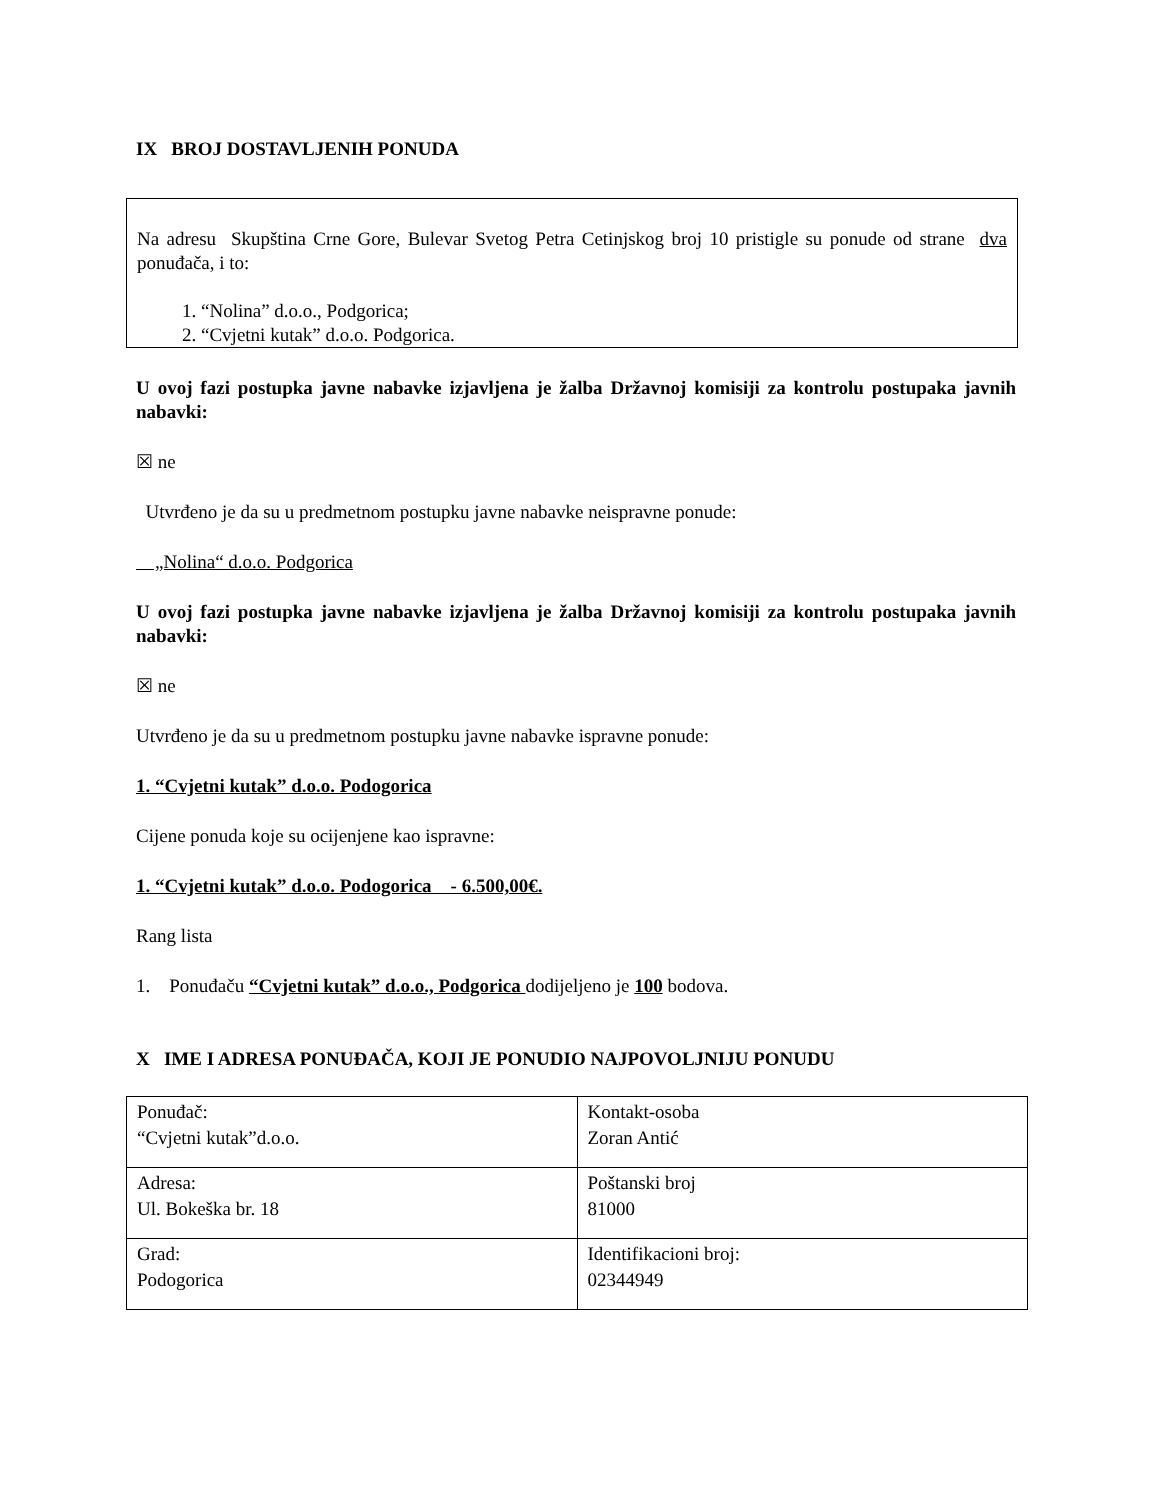IX BROJ DOSTAVLJENIH PONUDA
Na adresu Skupština Crne Gore, Bulevar Svetog Petra Cetinjskog broj 10 pristigle su ponude od strane dva ponuđača, i to:
1. “Nolina” d.o.o., Podgorica;
2. “Cvjetni kutak” d.o.o. Podgorica.
U ovoj fazi postupka javne nabavke izjavljena je žalba Državnoj komisiji za kontrolu postupaka javnih nabavki:
☒ ne
Utvrđeno je da su u predmetnom postupku javne nabavke neispravne ponude:
„Nolina“ d.o.o. Podgorica
U ovoj fazi postupka javne nabavke izjavljena je žalba Državnoj komisiji za kontrolu postupaka javnih nabavki:
☒ ne
Utvrđeno je da su u predmetnom postupku javne nabavke ispravne ponude:
1. “Cvjetni kutak” d.o.o. Podogorica
Cijene ponuda koje su ocijenjene kao ispravne:
1. “Cvjetni kutak” d.o.o. Podogorica - 6.500,00€.
Rang lista
1. Ponuđaču “Cvjetni kutak” d.o.o., Podgorica dodijeljeno je 100 bodova.
X IME I ADRESA PONUĐAČA, KOJI JE PONUDIO NAJPOVOLJNIJU PONUDU
| Ponuđač: “Cvjetni kutak”d.o.o. | Kontakt-osoba Zoran Antić |
| Adresa: Ul. Bokeška br. 18 | Poštanski broj 81000 |
| Grad: Podogorica | Identifikacioni broj: 02344949 |